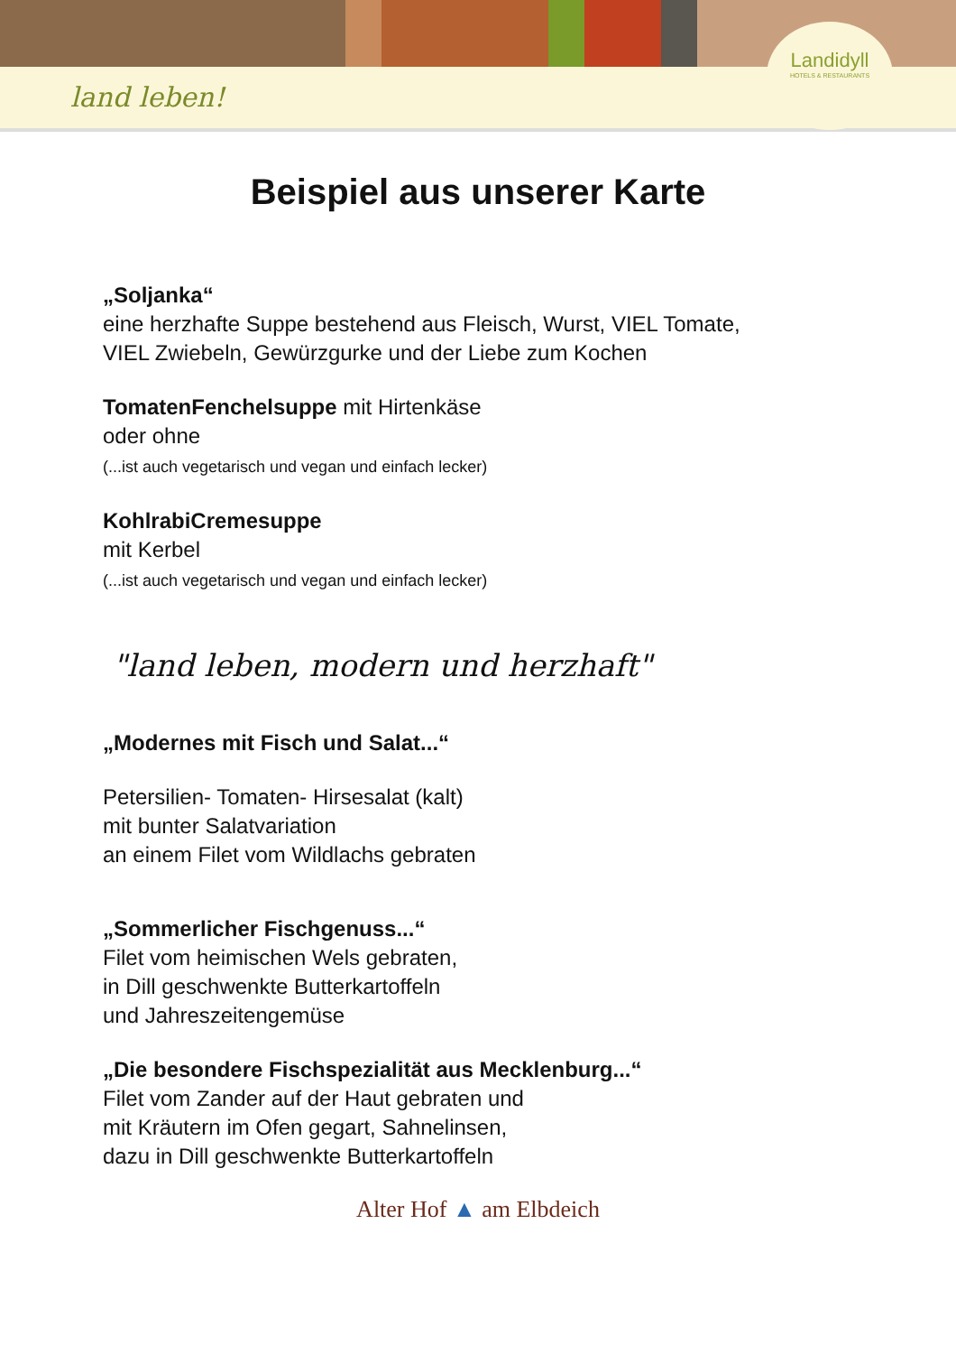land leben!
Landidyll
HOTELS & RESTAURANTS
Beispiel aus unserer Karte
„Soljanka“
eine herzhafte Suppe bestehend aus Fleisch, Wurst, VIEL Tomate,
VIEL Zwiebeln, Gewürzgurke und der Liebe zum Kochen
TomatenFenchelsuppe mit Hirtenkäse
oder ohne
(...ist auch vegetarisch und vegan und einfach lecker)
KohlrabiCremesuppe
mit Kerbel
(...ist auch vegetarisch und vegan und einfach lecker)
"land leben, modern und herzhaft"
„Modernes mit Fisch und Salat...“
Petersilien- Tomaten- Hirsesalat (kalt)
mit bunter Salatvariation
an einem Filet vom Wildlachs gebraten
„Sommerlicher Fischgenuss...“
Filet vom heimischen Wels gebraten,
in Dill geschwenkte Butterkartoffeln
und Jahreszeitengemüse
„Die besondere Fischspezialität aus Mecklenburg...“
Filet vom Zander auf der Haut gebraten und
mit Kräutern im Ofen gegart, Sahnelinsen,
dazu in Dill geschwenkte Butterkartoffeln
Alter Hof ▲ am Elbdeich